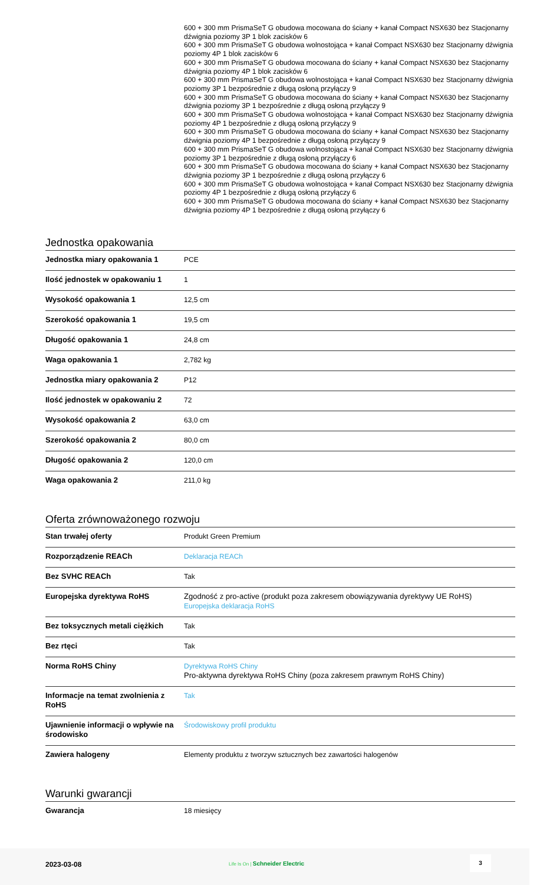600 + 300 mm PrismaSeT G obudowa mocowana do ściany + kanał Compact NSX630 bez Stacjonarny dźwignia poziomy 3P 1 blok zacisków 6
600 + 300 mm PrismaSeT G obudowa wolnostojąca + kanał Compact NSX630 bez Stacjonarny dźwignia poziomy 4P 1 blok zacisków 6
600 + 300 mm PrismaSeT G obudowa mocowana do ściany + kanał Compact NSX630 bez Stacjonarny dźwignia poziomy 4P 1 blok zacisków 6
600 + 300 mm PrismaSeT G obudowa wolnostojąca + kanał Compact NSX630 bez Stacjonarny dźwignia poziomy 3P 1 bezpośrednie z długą osłoną przyłączy 9
600 + 300 mm PrismaSeT G obudowa mocowana do ściany + kanał Compact NSX630 bez Stacjonarny dźwignia poziomy 3P 1 bezpośrednie z długą osłoną przyłączy 9
600 + 300 mm PrismaSeT G obudowa wolnostojąca + kanał Compact NSX630 bez Stacjonarny dźwignia poziomy 4P 1 bezpośrednie z długą osłoną przyłączy 9
600 + 300 mm PrismaSeT G obudowa mocowana do ściany + kanał Compact NSX630 bez Stacjonarny dźwignia poziomy 4P 1 bezpośrednie z długą osłoną przyłączy 9
600 + 300 mm PrismaSeT G obudowa wolnostojąca + kanał Compact NSX630 bez Stacjonarny dźwignia poziomy 3P 1 bezpośrednie z długą osłoną przyłączy 6
600 + 300 mm PrismaSeT G obudowa mocowana do ściany + kanał Compact NSX630 bez Stacjonarny dźwignia poziomy 3P 1 bezpośrednie z długą osłoną przyłączy 6
600 + 300 mm PrismaSeT G obudowa wolnostojąca + kanał Compact NSX630 bez Stacjonarny dźwignia poziomy 4P 1 bezpośrednie z długą osłoną przyłączy 6
600 + 300 mm PrismaSeT G obudowa mocowana do ściany + kanał Compact NSX630 bez Stacjonarny dźwignia poziomy 4P 1 bezpośrednie z długą osłoną przyłączy 6
Jednostka opakowania
| Jednostka miary opakowania 1 | PCE |
| Ilość jednostek w opakowaniu 1 | 1 |
| Wysokość opakowania 1 | 12,5 cm |
| Szerokość opakowania 1 | 19,5 cm |
| Długość opakowania 1 | 24,8 cm |
| Waga opakowania 1 | 2,782 kg |
| Jednostka miary opakowania 2 | P12 |
| Ilość jednostek w opakowaniu 2 | 72 |
| Wysokość opakowania 2 | 63,0 cm |
| Szerokość opakowania 2 | 80,0 cm |
| Długość opakowania 2 | 120,0 cm |
| Waga opakowania 2 | 211,0 kg |
Oferta zrównoważonego rozwoju
| Stan trwałej oferty | Produkt Green Premium |
| Rozporządzenie REACh | Deklaracja REACh |
| Bez SVHC REACh | Tak |
| Europejska dyrektywa RoHS | Zgodność z pro-active (produkt poza zakresem obowiązywania dyrektywy UE RoHS) Europejska deklaracja RoHS |
| Bez toksycznych metali ciężkich | Tak |
| Bez rtęci | Tak |
| Norma RoHS Chiny | Dyrektywa RoHS Chiny Pro-aktywna dyrektywa RoHS Chiny (poza zakresem prawnym RoHS Chiny) |
| Informacje na temat zwolnienia z RoHS | Tak |
| Ujawnienie informacji o wpływie na środowisko | Środowiskowy profil produktu |
| Zawiera halogeny | Elementy produktu z tworzyw sztucznych bez zawartości halogenów |
Warunki gwarancji
| Gwarancja | 18 miesięcy |
2023-03-08
Life Is On | Schneider Electric
3